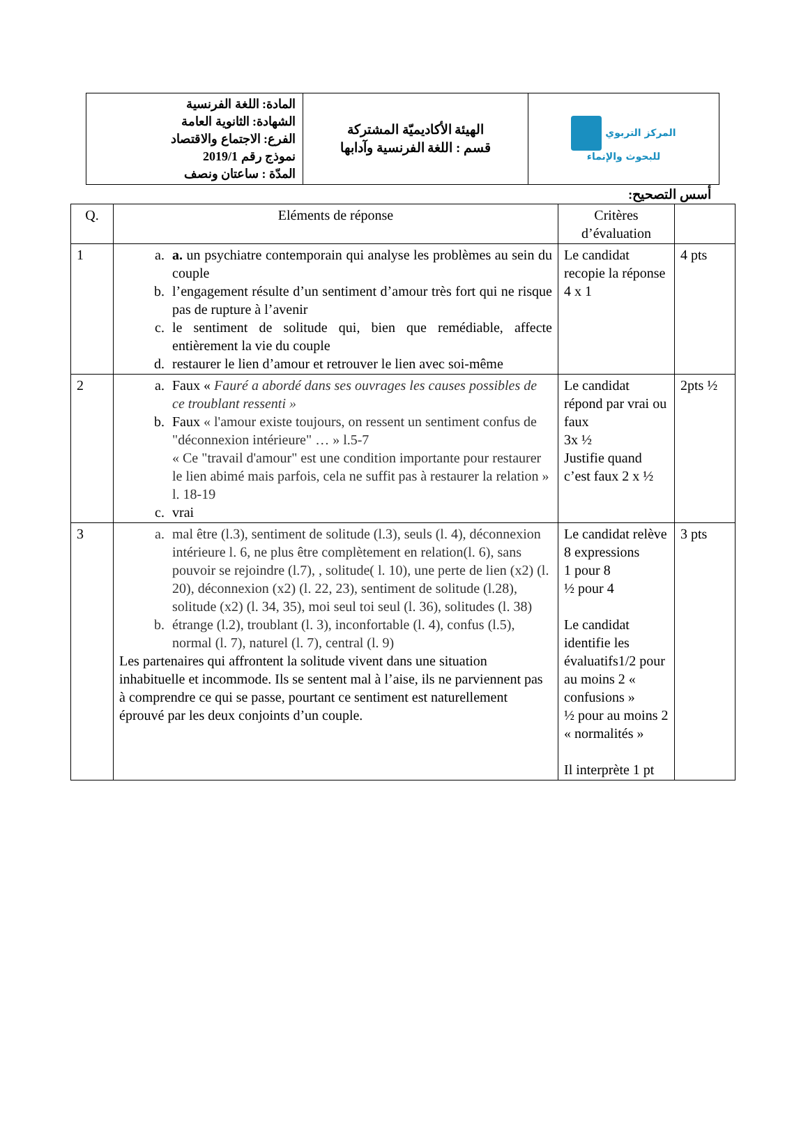| المادة: اللغة الفرنسية الشهادة: الثانوية العامة الفرع: الاجتماع والاقتصاد نموذج رقم 2019/1 المدّة : ساعتان ونصف | الهيئة الأكاديميّة المشتركة قسم : اللغة الفرنسية وآدابها | المركز التربوي للبحوث والإنماء |
أسس التصحيح:
| Q. | Eléments de réponse | Critères d’évaluation | |
| --- | --- | --- | --- |
| 1 | a. a. un psychiatre contemporain qui analyse les problèmes au sein du couple b. l’engagement résulte d’un sentiment d’amour très fort qui ne risque pas de rupture à l’avenir c. le sentiment de solitude qui, bien que remédiable, affecte entièrement la vie du couple d. restaurer le lien d’amour et retrouver le lien avec soi-même | Le candidat recopie la réponse 4 x 1 | 4 pts |
| 2 | a. Faux « Fauré a abordé dans ses ouvrages les causes possibles de ce troublant ressenti » b. Faux « l'amour existe toujours, on ressent un sentiment confus de "déconnexion intérieure" … » l.5-7 « Ce "travail d'amour" est une condition importante pour restaurer le lien abimé mais parfois, cela ne suffit pas à restaurer la relation » l. 18-19 c. vrai | Le candidat répond par vrai ou faux 3x ½ Justifie quand c’est faux 2 x ½ | 2pts ½ |
| 3 | a. mal être (l.3), sentiment de solitude (l.3), seuls (l. 4), déconnexion intérieure l. 6, ne plus être complètement en relation(l. 6), sans pouvoir se rejoindre (l.7), , solitude( l. 10), une perte de lien (x2) (l. 20), déconnexion (x2) (l. 22, 23), sentiment de solitude (l.28), solitude (x2) (l. 34, 35), moi seul toi seul (l. 36), solitudes (l. 38) b. étrange (l.2), troublant (l. 3), inconfortable (l. 4), confus (l.5), normal (l. 7), naturel (l. 7), central (l. 9) Les partenaires qui affrontent la solitude vivent dans une situation inhabituelle et incommode. Ils se sentent mal à l’aise, ils ne parviennent pas à comprendre ce qui se passe, pourtant ce sentiment est naturellement éprouvé par les deux conjoints d’un couple. | Le candidat relève 8 expressions 1 pour 8 ½ pour 4 Le candidat identifie les évaluatifs1/2 pour au moins 2 « confusions » ½ pour au moins 2 « normalités » Il interprète 1 pt | 3 pts |